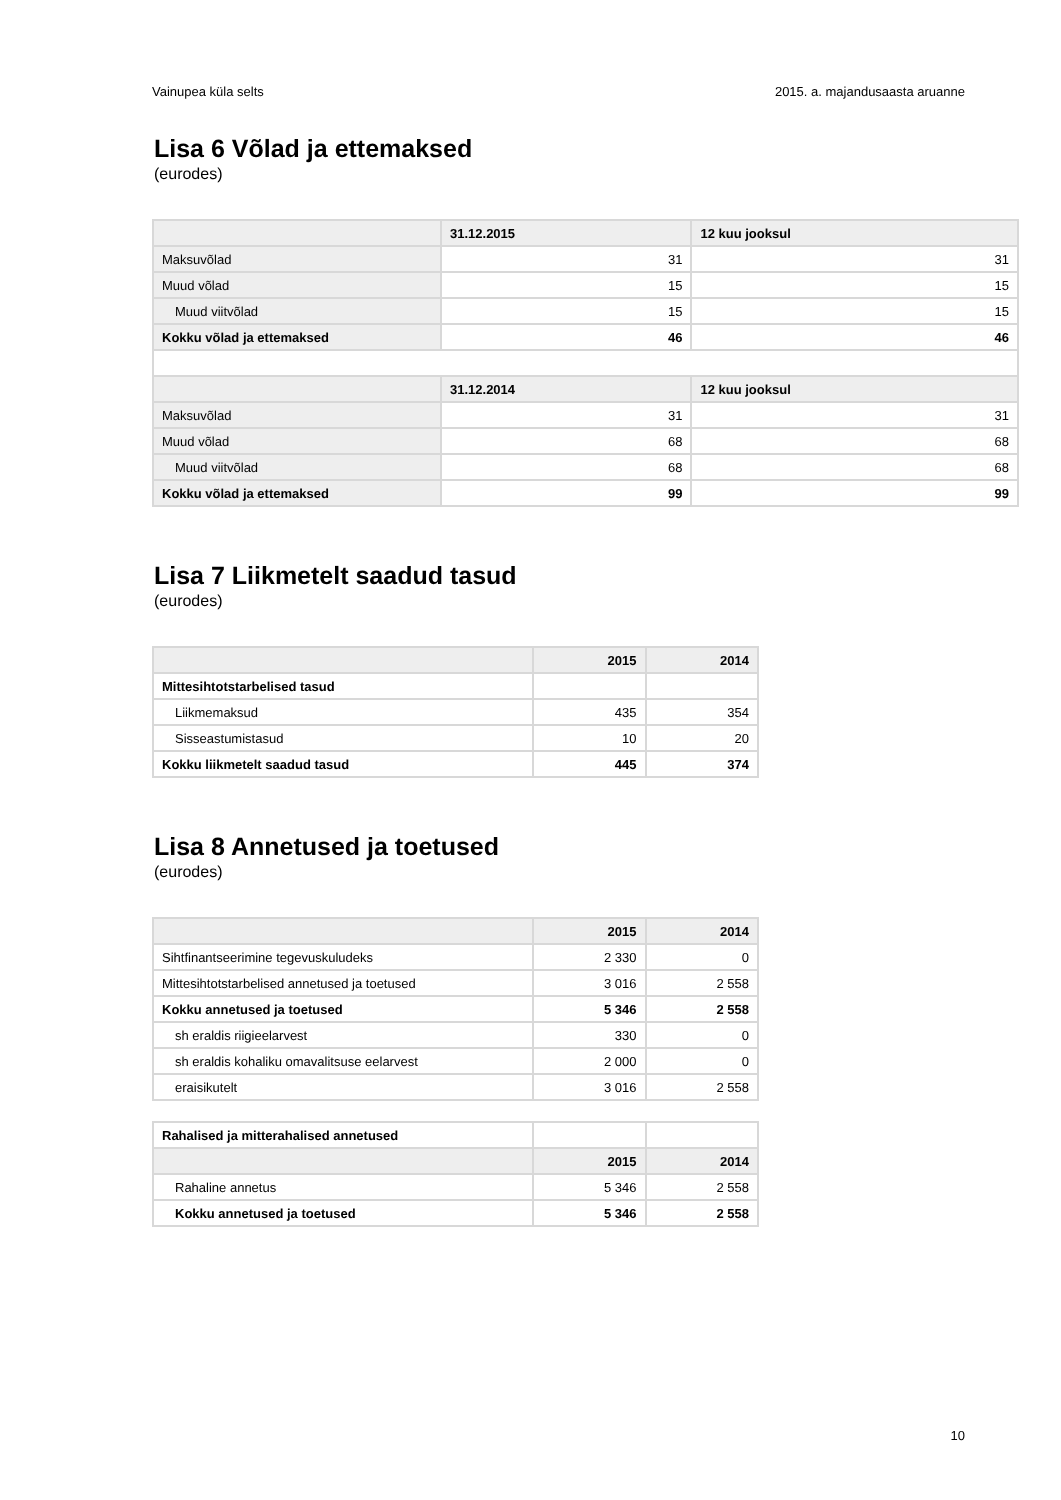Vainupea küla selts 2015. a. majandusaasta aruanne
Lisa 6 Võlad ja ettemaksed
(eurodes)
| | 31.12.2015 | 12 kuu jooksul |
| --- | --- | --- |
| Maksuvõlad | 31 | 31 |
| Muud võlad | 15 | 15 |
| Muud viitvõlad | 15 | 15 |
| Kokku võlad ja ettemaksed | 46 | 46 |
| | 31.12.2014 | 12 kuu jooksul |
| Maksuvõlad | 31 | 31 |
| Muud võlad | 68 | 68 |
| Muud viitvõlad | 68 | 68 |
| Kokku võlad ja ettemaksed | 99 | 99 |
Lisa 7 Liikmetelt saadud tasud
(eurodes)
| | 2015 | 2014 |
| --- | --- | --- |
| Mittesihtotstarbelised tasud | | |
| Liikmemaksud | 435 | 354 |
| Sisseastumistasud | 10 | 20 |
| Kokku liikmetelt saadud tasud | 445 | 374 |
Lisa 8 Annetused ja toetused
(eurodes)
| | 2015 | 2014 |
| --- | --- | --- |
| Sihtfinantseerimine tegevuskuludeks | 2 330 | 0 |
| Mittesihtotstarbelised annetused ja toetused | 3 016 | 2 558 |
| Kokku annetused ja toetused | 5 346 | 2 558 |
| sh eraldis riigieelarvest | 330 | 0 |
| sh eraldis kohaliku omavalitsuse eelarvest | 2 000 | 0 |
| eraisikutelt | 3 016 | 2 558 |
| Rahalised ja mitterahalised annetused | | |
| | 2015 | 2014 |
| Rahaline annetus | 5 346 | 2 558 |
| Kokku annetused ja toetused | 5 346 | 2 558 |
10